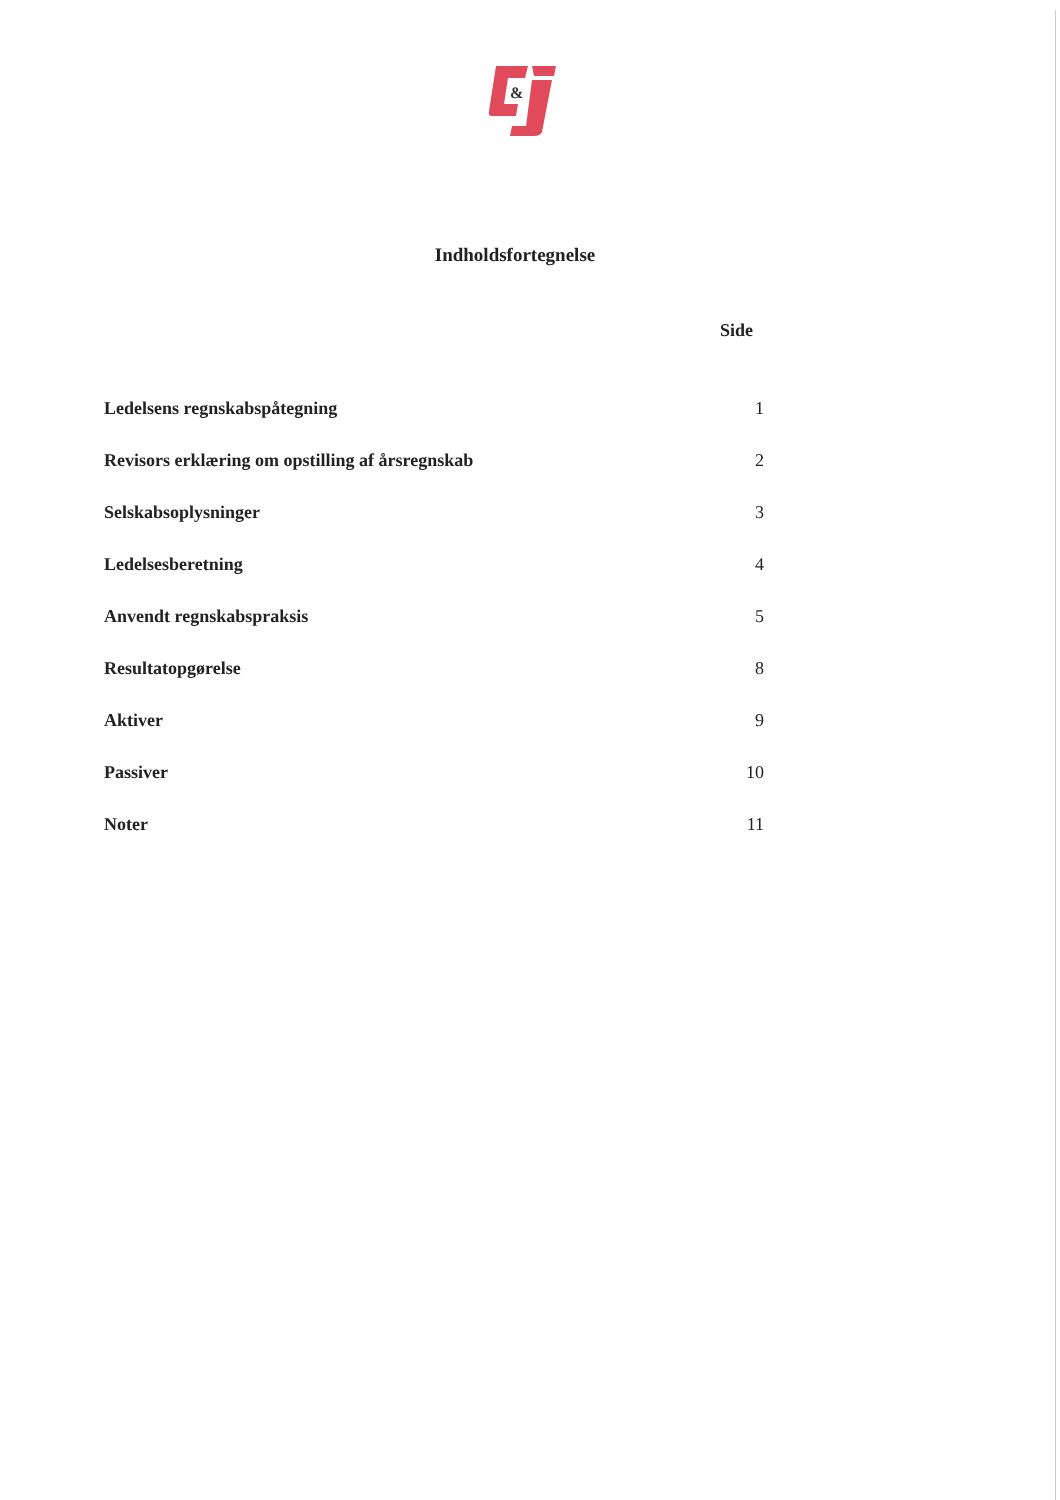&
Indholdsfortegnelse
Side
| Ledelsens regnskabspåtegning | 1 |
| Revisors erklæring om opstilling af årsregnskab | 2 |
| Selskabsoplysninger | 3 |
| Ledelsesberetning | 4 |
| Anvendt regnskabspraksis | 5 |
| Resultatopgørelse | 8 |
| Aktiver | 9 |
| Passiver | 10 |
| Noter | 11 |